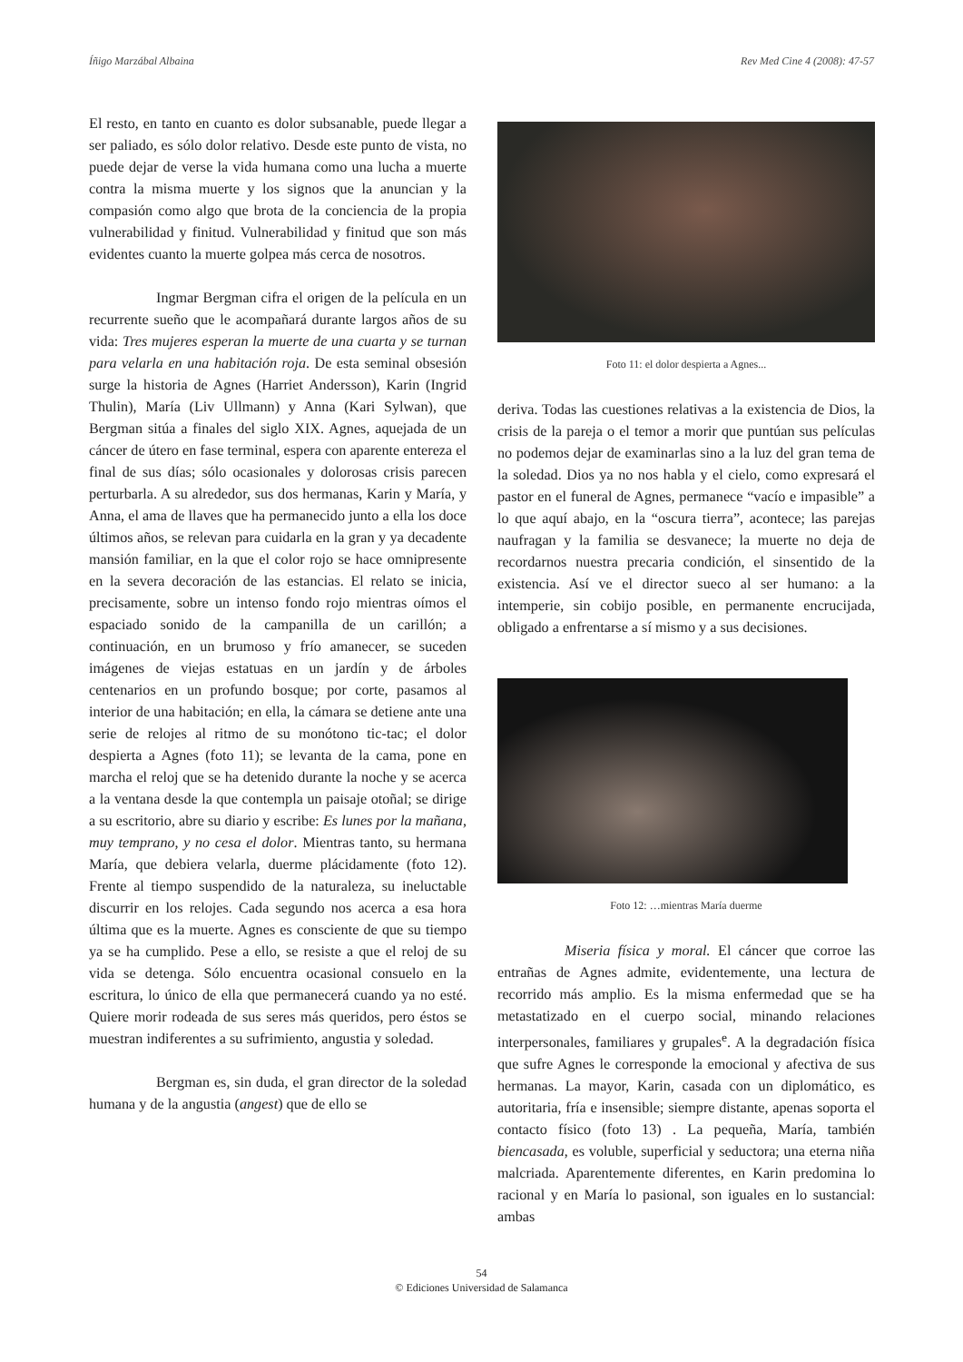Íñigo Marzábal Albaina Rev Med Cine 4 (2008): 47-57
El resto, en tanto en cuanto es dolor subsanable, puede llegar a ser paliado, es sólo dolor relativo. Desde este punto de vista, no puede dejar de verse la vida humana como una lucha a muerte contra la misma muerte y los signos que la anuncian y la compasión como algo que brota de la conciencia de la propia vulnerabilidad y finitud. Vulnerabilidad y finitud que son más evidentes cuanto la muerte golpea más cerca de nosotros.
Ingmar Bergman cifra el origen de la película en un recurrente sueño que le acompañará durante largos años de su vida: Tres mujeres esperan la muerte de una cuarta y se turnan para velarla en una habitación roja. De esta seminal obsesión surge la historia de Agnes (Harriet Andersson), Karin (Ingrid Thulin), María (Liv Ullmann) y Anna (Kari Sylwan), que Bergman sitúa a finales del siglo XIX. Agnes, aquejada de un cáncer de útero en fase terminal, espera con aparente entereza el final de sus días; sólo ocasionales y dolorosas crisis parecen perturbarla. A su alrededor, sus dos hermanas, Karin y María, y Anna, el ama de llaves que ha permanecido junto a ella los doce últimos años, se relevan para cuidarla en la gran y ya decadente mansión familiar, en la que el color rojo se hace omnipresente en la severa decoración de las estancias. El relato se inicia, precisamente, sobre un intenso fondo rojo mientras oímos el espaciado sonido de la campanilla de un carillón; a continuación, en un brumoso y frío amanecer, se suceden imágenes de viejas estatuas en un jardín y de árboles centenarios en un profundo bosque; por corte, pasamos al interior de una habitación; en ella, la cámara se detiene ante una serie de relojes al ritmo de su monótono tic-tac; el dolor despierta a Agnes (foto 11); se levanta de la cama, pone en marcha el reloj que se ha detenido durante la noche y se acerca a la ventana desde la que contempla un paisaje otoñal; se dirige a su escritorio, abre su diario y escribe: Es lunes por la mañana, muy temprano, y no cesa el dolor. Mientras tanto, su hermana María, que debiera velarla, duerme plácidamente (foto 12). Frente al tiempo suspendido de la naturaleza, su ineluctable discurrir en los relojes. Cada segundo nos acerca a esa hora última que es la muerte. Agnes es consciente de que su tiempo ya se ha cumplido. Pese a ello, se resiste a que el reloj de su vida se detenga. Sólo encuentra ocasional consuelo en la escritura, lo único de ella que permanecerá cuando ya no esté. Quiere morir rodeada de sus seres más queridos, pero éstos se muestran indiferentes a su sufrimiento, angustia y soledad.
Bergman es, sin duda, el gran director de la soledad humana y de la angustia (angest) que de ello se
Foto 11: el dolor despierta a Agnes...
deriva. Todas las cuestiones relativas a la existencia de Dios, la crisis de la pareja o el temor a morir que puntúan sus películas no podemos dejar de examinarlas sino a la luz del gran tema de la soledad. Dios ya no nos habla y el cielo, como expresará el pastor en el funeral de Agnes, permanece “vacío e impasible” a lo que aquí abajo, en la “oscura tierra”, acontece; las parejas naufragan y la familia se desvanece; la muerte no deja de recordarnos nuestra precaria condición, el sinsentido de la existencia. Así ve el director sueco al ser humano: a la intemperie, sin cobijo posible, en permanente encrucijada, obligado a enfrentarse a sí mismo y a sus decisiones.
Foto 12: …mientras María duerme
Miseria física y moral. El cáncer que corroe las entrañas de Agnes admite, evidentemente, una lectura de recorrido más amplio. Es la misma enfermedad que se ha metastatizado en el cuerpo social, minando relaciones interpersonales, familiares y grupales<sup>e</sup>. A la degradación física que sufre Agnes le corresponde la emocional y afectiva de sus hermanas. La mayor, Karin, casada con un diplomático, es autoritaria, fría e insensible; siempre distante, apenas soporta el contacto físico (foto 13) . La pequeña, María, también biencasada, es voluble, superficial y seductora; una eterna niña malcriada. Aparentemente diferentes, en Karin predomina lo racional y en María lo pasional, son iguales en lo sustancial: ambas
54
© Ediciones Universidad de Salamanca